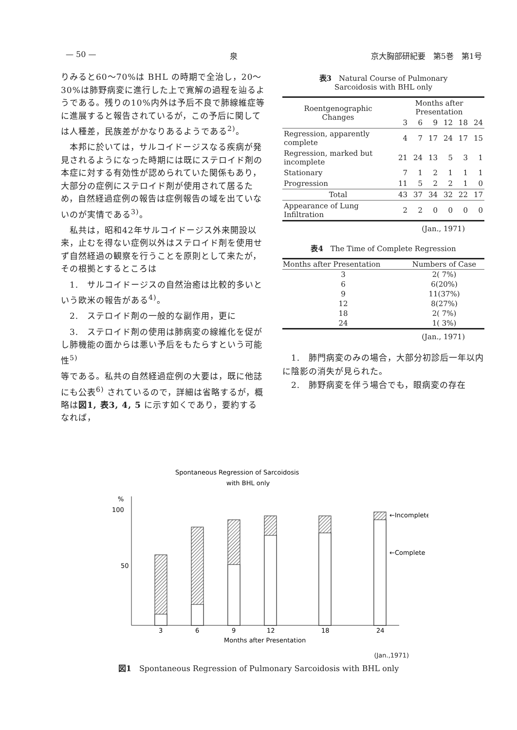— 50 — 泉 京大胸部研紀要　第5巻　第1号
りみると60〜70%は BHL の時期で全治し，20〜30%は肺野病変に進行した上で寛解の過程を辿るようである。残りの10%内外は予后不良で肺線維症等に進展すると報告されているが，この予后に関しては人種差，民族差がかなりあるようである<sup>2)</sup>。
　本邦に於いては，サルコイドージスなる疾病が発見されるようになった時期には既にステロイド剤の本症に対する有効性が認められていた関係もあり，大部分の症例にステロイド剤が使用されて居るため，自然経過症例の報告は症例報告の域を出ていないのが実情である<sup>3)</sup>。
　私共は，昭和42年サルコイドージス外来開設以来，止むを得ない症例以外はステロイド剤を使用せず自然経過の観察を行うことを原則として来たが，その根拠とするところは
　1.　サルコイドージスの自然治癒は比較的多いという欧米の報告がある<sup>4)</sup>。
　2.　ステロイド剤の一般的な副作用，更に
　3.　ステロイド剤の使用は肺病変の線維化を促がし肺機能の面からは悪い予后をもたらすという可能性<sup>5)</sup>
等である。私共の自然経過症例の大要は，既に他誌にも公表<sup>6)</sup> されているので，詳細は省略するが，概略は図1, 表3, 4, 5 に示す如くであり，要約するなれば，
表3　Natural Course of Pulmonary
Sarcoidosis with BHL only
| Roentgenographic Changes | Months after Presentation | | | | | |
| --- | --- | --- | --- | --- | --- | --- |
| | 3 | 6 | 9 | 12 | 18 | 24 |
| Regression, apparently complete | 4 | 7 | 17 | 24 | 17 | 15 |
| Regression, marked but incomplete | 21 | 24 | 13 | 5 | 3 | 1 |
| Stationary | 7 | 1 | 2 | 1 | 1 | 1 |
| Progression | 11 | 5 | 2 | 2 | 1 | 0 |
| Total | 43 | 37 | 34 | 32 | 22 | 17 |
| Appearance of Lung Infiltration | 2 | 2 | 0 | 0 | 0 | 0 |
(Jan., 1971)
表4　The Time of Complete Regression
| Months after Presentation | Numbers of Case |
| --- | --- |
| 3 | 2( 7%) |
| 6 | 6(20%) |
| 9 | 11(37%) |
| 12 | 8(27%) |
| 18 | 2( 7%) |
| 24 | 1( 3%) |
(Jan., 1971)
　1.　肺門病変のみの場合，大部分初診后一年以内に陰影の消失が見られた。
　2.　肺野病変を伴う場合でも，眼病変の存在
Spontaneous Regression of Sarcoidosis
with BHL only
%
100
50
←Incomplete
←Complete
3
6
9
12
18
24
Months after Presentation
(Jan.,1971)
図1　Spontaneous Regression of Pulmonary Sarcoidosis with BHL only